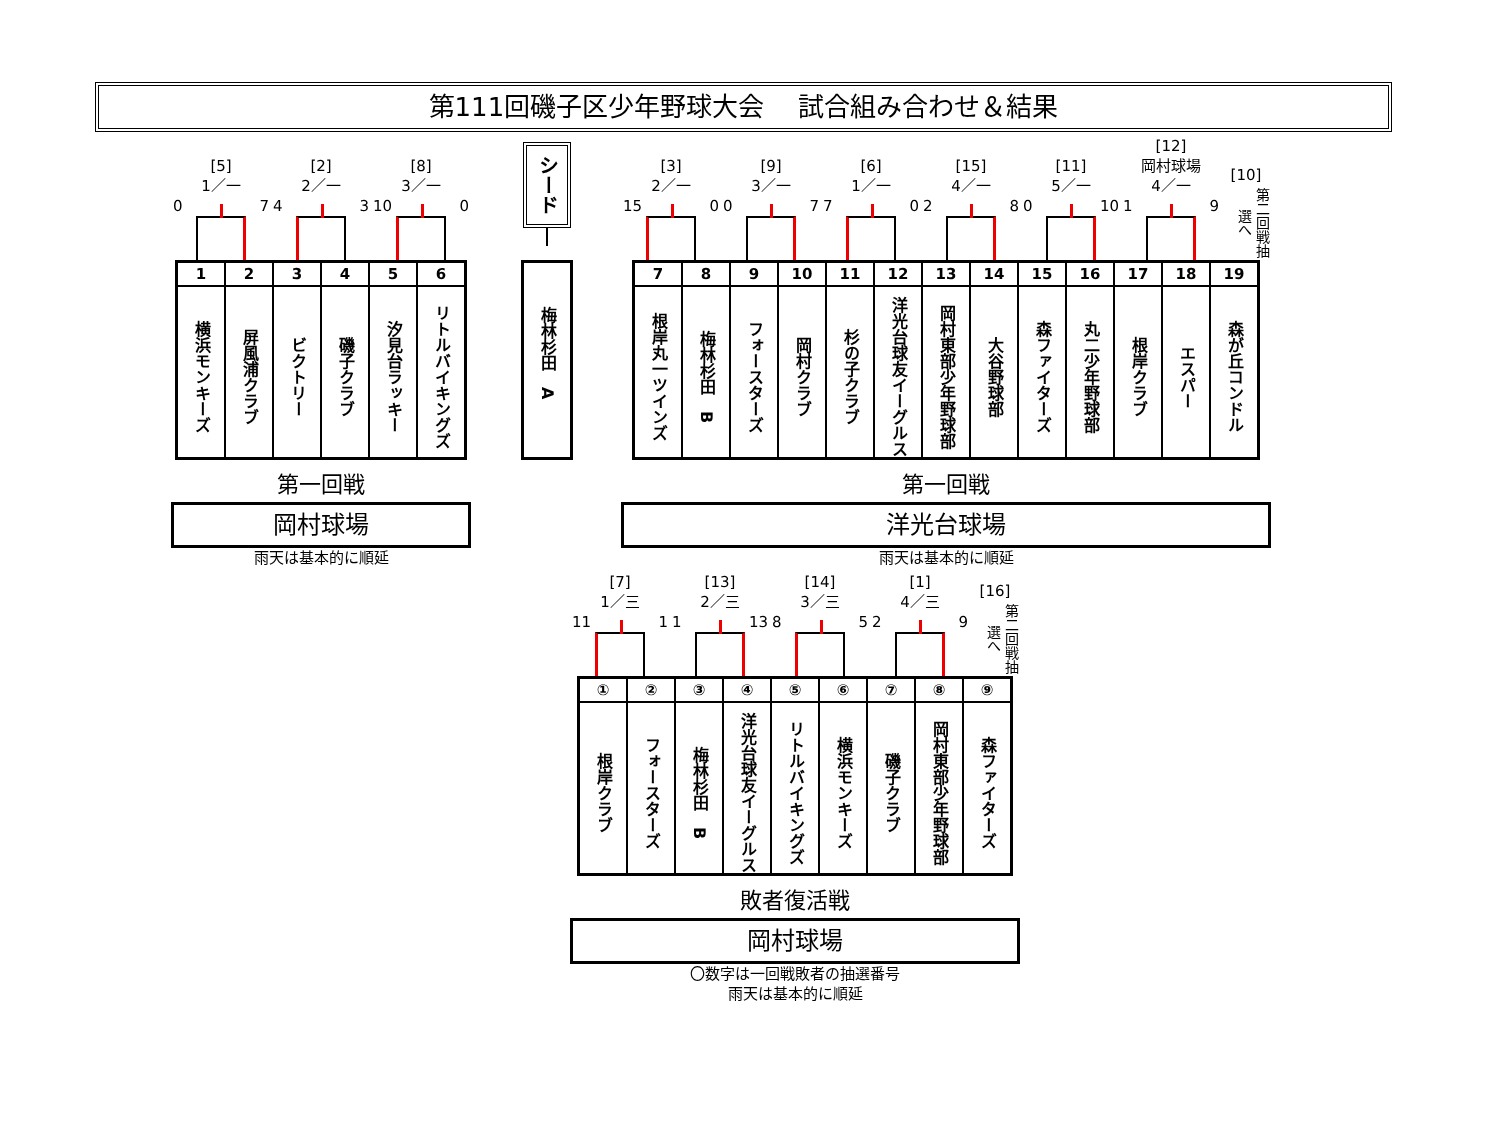第111回磯子区少年野球大会　 試合組み合わせ＆結果
[5]
1／一
0 7
[2]
2／一
4 3
[8]
3／一
10 0
| 1 | 2 | 3 | 4 | 5 | 6 |
| 横浜モンキーズ | 屏風浦クラブ | ビクトリー | 磯子クラブ | 汐見台ラッキー | リトルバイキングズ |
第一回戦
岡村球場
雨天は基本的に順延
シード
| 梅林杉田 A |
[3]
2／一
15 0
[9]
3／一
0 7
[6]
1／一
7 0
[15]
4／一
2 8
[11]
5／一
0 10
[12]
岡村球場
4／一
1 9
[10]
第二回戦抽選へ
| 7 | 8 | 9 | 10 | 11 | 12 | 13 | 14 | 15 | 16 | 17 | 18 | 19 |
| 根岸丸一ツインズ | 梅林杉田 B | フォースターズ | 岡村クラブ | 杉の子クラブ | 洋光台球友イーグルス | 岡村東部少年野球部 | 大谷野球部 | 森ファイターズ | 丸二少年野球部 | 根岸クラブ | エスパー | 森が丘コンドル |
第一回戦
洋光台球場
雨天は基本的に順延
[7]
1／三
11 1
[13]
2／三
1 13
[14]
3／三
8 5
[1]
4／三
2 9
[16]
第二回戦抽選へ
| ① | ② | ③ | ④ | ⑤ | ⑥ | ⑦ | ⑧ | ⑨ |
| 根岸クラブ | フォースターズ | 梅林杉田 B | 洋光台球友イーグルス | リトルバイキングズ | 横浜モンキーズ | 磯子クラブ | 岡村東部少年野球部 | 森ファイターズ |
敗者復活戦
岡村球場
〇数字は一回戦敗者の抽選番号
雨天は基本的に順延